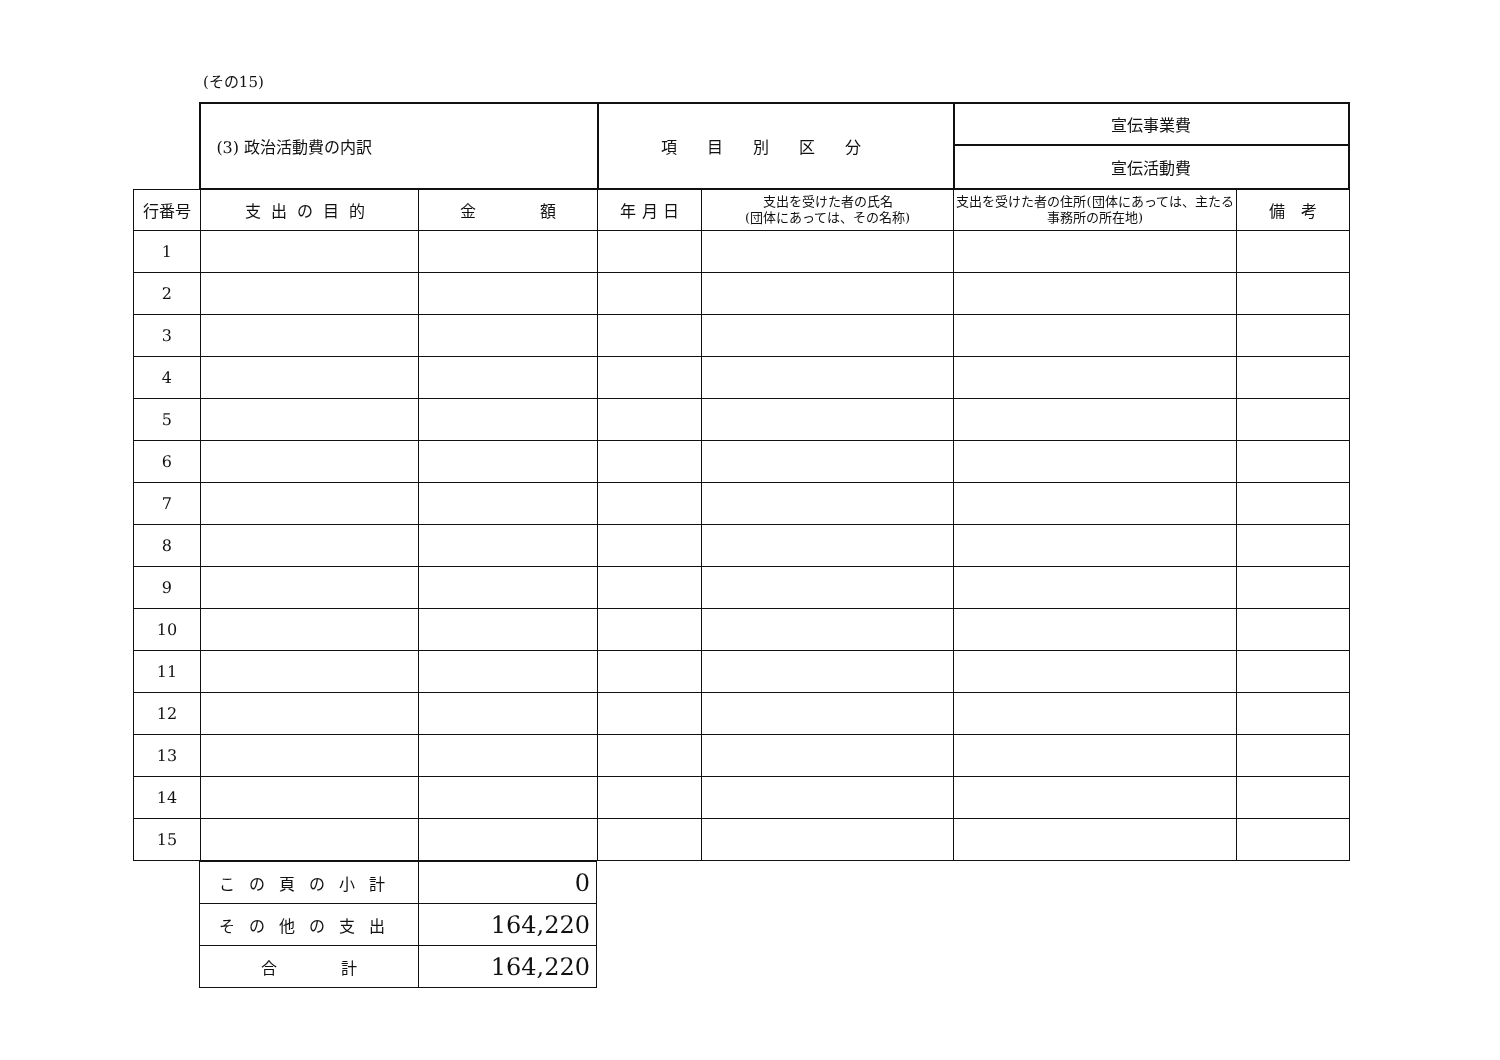(その15)
| | (3) 政治活動費の内訳 | | 項目別区分 | | 宣伝事業費 | | |
| | | | | | 宣伝活動費 | | |
| 行番号 | 支出の目的 | 金 額 | 年 月 日 | 支出を受けた者の氏名 (団体にあっては、その名称) | 支出を受けた者の住所(団体にあっては、主たる事務所の所在地) | 備 考 | |
| 1 | | | | | | | |
| 2 | | | | | | | |
| 3 | | | | | | | |
| 4 | | | | | | | |
| 5 | | | | | | | |
| 6 | | | | | | | |
| 7 | | | | | | | |
| 8 | | | | | | | |
| 9 | | | | | | | |
| 10 | | | | | | | |
| 11 | | | | | | | |
| 12 | | | | | | | |
| 13 | | | | | | | |
| 14 | | | | | | | |
| 15 | | | | | | | |
| この頁の小計 | 0 |
| その他の支出 | 164,220 |
| 合 計 | 164,220 |